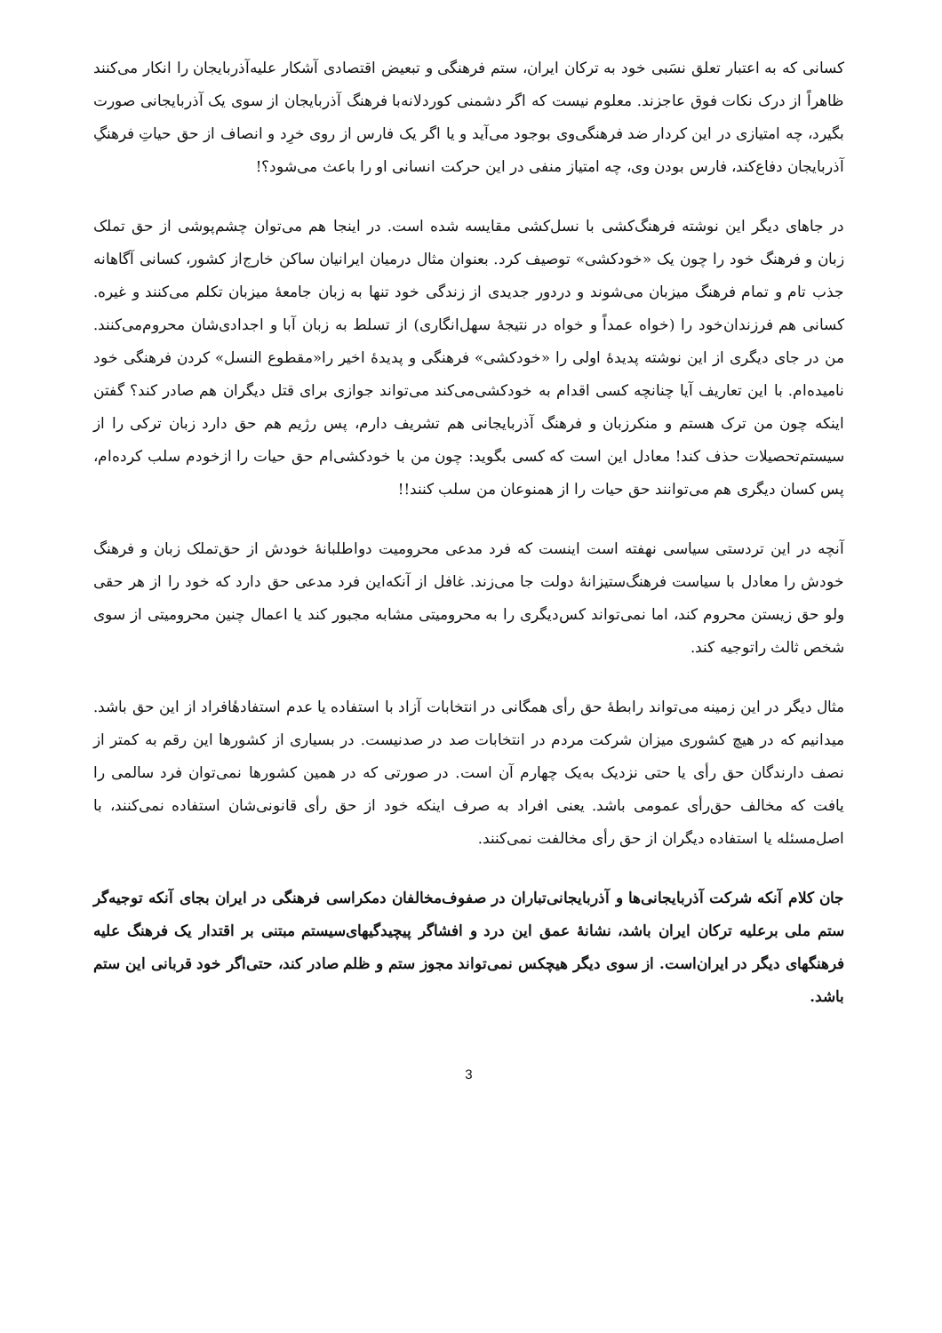کسانی که به اعتبار تعلق نسَبی خود به ترکان ایران، ستم فرهنگی و تبعیض اقتصادی آشکار علیه‌آذربایجان را انکار می‌کنند ظاهراً از درک نکات فوق عاجزند. معلوم نیست که اگر دشمنی کوردلانه‌با فرهنگ آذربایجان از سوی یک آذربایجانی صورت بگیرد، چه امتیازی در این کردار ضد فرهنگی‌وی بوجود می‌آید و یا اگر یک فارس از روی خرِد و انصاف از حق حیاتِ فرهنگِ آذربایجان دفاع‌کند، فارس بودن وی، چه امتیاز منفی در این حرکت انسانی او را باعث می‌شود؟!
در جاهای دیگر این نوشته فرهنگ‌کشی با نسل‌کشی مقایسه شده است. در اینجا هم می‌توان چشم‌پوشی از حق تملک زبان و فرهنگ خود را چون یک «خودکشی» توصیف کرد. بعنوان مثال درمیان ایرانیان ساکن خارج‌از کشور، کسانی آگاهانه جذب تام و تمام فرهنگ میزبان می‌شوند و دردور جدیدی از زندگی خود تنها به زبان جامعهٔ میزبان تکلم می‌کنند و غیره. کسانی هم فرزندان‌خود را (خواه عمداً و خواه در نتیجهٔ سهل‌انگاری) از تسلط به زبان آبا و اجدادی‌شان محروم‌می‌کنند. من در جای دیگری از این نوشته پدیدهٔ اولی را «خودکشی» فرهنگی و پدیدهٔ اخیر را«مقطوع النسل» کردن فرهنگی خود نامیده‌ام. با این تعاریف آیا چنانچه کسی اقدام به خودکشی‌می‌کند می‌تواند جوازی برای قتل دیگران هم صادر کند؟ گفتن اینکه چون من ترک هستم و منکرزبان و فرهنگ آذربایجانی هم تشریف دارم، پس رژیم هم حق دارد زبان ترکی را از سیستم‌تحصیلات حذف کند! معادل این است که کسی بگوید: چون من با خودکشی‌ام حق حیات را ازخودم سلب کرده‌ام، پس کسان دیگری هم می‌توانند حق حیات را از همنوعان من سلب کنند!!
آنچه در این تردستی سیاسی نهفته است اینست که فرد مدعی محرومیت دواطلبانهٔ خودش از حق‌تملک زبان و فرهنگ خودش را معادل با سیاست فرهنگ‌ستیزانهٔ دولت جا می‌زند. غافل از آنکه‌این فرد مدعی حق دارد که خود را از هر حقی ولو حق زیستن محروم کند، اما نمی‌تواند کس‌دیگری را به محرومیتی مشابه مجبور کند یا اعمال چنین محرومیتی از سوی شخص ثالث راتوجیه کند.
مثال دیگر در این زمینه می‌تواند رابطهٔ حق رأی همگانی در انتخابات آزاد با استفاده یا عدم استفادهٔافراد از این حق باشد. میدانیم که در هیچ کشوری میزان شرکت مردم در انتخابات صد در صدنیست. در بسیاری از کشورها این رقم به کمتر از نصف دارندگان حق رأی یا حتی نزدیک به‌یک چهارم آن است. در صورتی که در همین کشورها نمی‌توان فرد سالمی را یافت که مخالف حق‌رأی عمومی باشد. یعنی افراد به صرف اینکه خود از حق رأی قانونی‌شان استفاده نمی‌کنند، با اصل‌مسئله یا استفاده دیگران از حق رأی مخالفت نمی‌کنند.
جان کلام آنکه شرکت آذربایجانی‌ها و آذربایجانی‌تباران در صفوف‌مخالفان دمکراسی فرهنگی در ایران بجای آنکه توجیه‌گر ستم ملی برعلیه ترکان ایران باشد، نشانهٔ عمق این درد و افشاگر پیچیدگیهای‌سیستم مبتنی بر اقتدار یک فرهنگ علیه فرهنگهای دیگر در ایران‌است. از سوی دیگر هیچکس نمی‌تواند مجوز ستم و ظلم صادر کند، حتی‌اگر خود قربانی این ستم باشد.
3